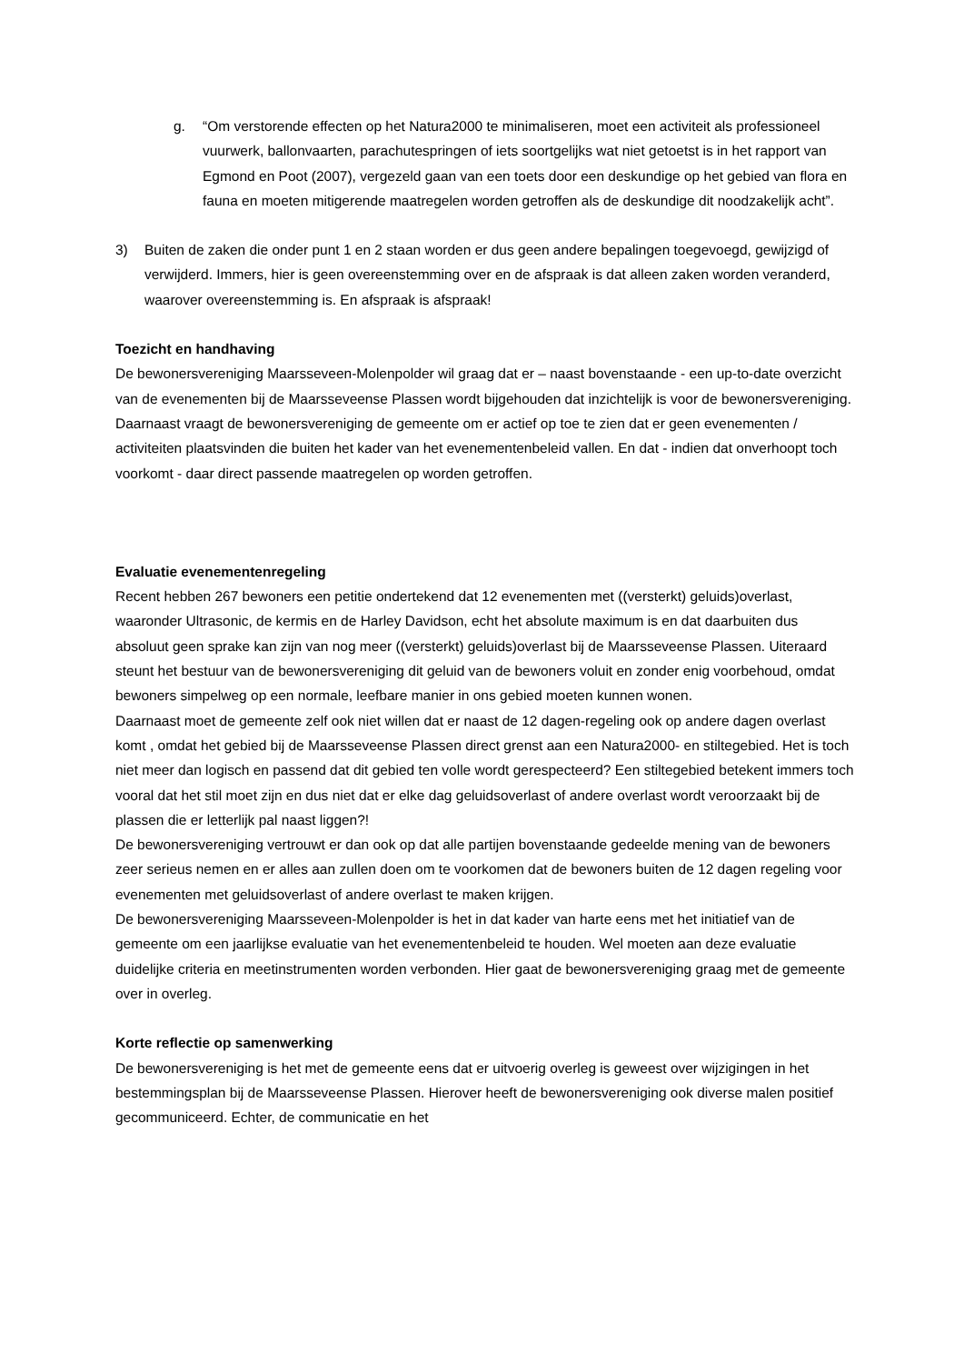g. “Om verstorende effecten op het Natura2000 te minimaliseren, moet een activiteit als professioneel vuurwerk, ballonvaarten, parachutespringen of iets soortgelijks wat niet getoetst is in het rapport van Egmond en Poot (2007), vergezeld gaan van een toets door een deskundige op het gebied van flora en fauna en moeten mitigerende maatregelen worden getroffen als de deskundige dit noodzakelijk acht”.
3) Buiten de zaken die onder punt 1 en 2 staan worden er dus geen andere bepalingen toegevoegd, gewijzigd of verwijderd. Immers, hier is geen overeenstemming over en de afspraak is dat alleen zaken worden veranderd, waarover overeenstemming is. En afspraak is afspraak!
Toezicht en handhaving
De bewonersvereniging Maarsseveen-Molenpolder wil graag dat er – naast bovenstaande - een up-to-date overzicht van de evenementen bij de Maarsseveense Plassen wordt bijgehouden dat inzichtelijk is voor de bewonersvereniging. Daarnaast vraagt de bewonersvereniging de gemeente om er actief op toe te zien dat er geen evenementen / activiteiten plaatsvinden die buiten het kader van het evenementenbeleid vallen. En dat - indien dat onverhoopt toch voorkomt - daar direct passende maatregelen op worden getroffen.
Evaluatie evenementenregeling
Recent hebben 267 bewoners een petitie ondertekend dat 12 evenementen met ((versterkt) geluids)overlast, waaronder Ultrasonic, de kermis en de Harley Davidson, echt het absolute maximum is en dat daarbuiten dus absoluut geen sprake kan zijn van nog meer ((versterkt) geluids)overlast bij de Maarsseveense Plassen. Uiteraard steunt het bestuur van de bewonersvereniging dit geluid van de bewoners voluit en zonder enig voorbehoud, omdat bewoners simpelweg op een normale, leefbare manier in ons gebied moeten kunnen wonen.
Daarnaast moet de gemeente zelf ook niet willen dat er naast de 12 dagen-regeling ook op andere dagen overlast komt , omdat het gebied bij de Maarsseveense Plassen direct grenst aan een Natura2000- en stiltegebied. Het is toch niet meer dan logisch en passend dat dit gebied ten volle wordt gerespecteerd? Een stiltegebied betekent immers toch vooral dat het stil moet zijn en dus niet dat er elke dag geluidsoverlast of andere overlast wordt veroorzaakt bij de plassen die er letterlijk pal naast liggen?!
De bewonersvereniging vertrouwt er dan ook op dat alle partijen bovenstaande gedeelde mening van de bewoners zeer serieus nemen en er alles aan zullen doen om te voorkomen dat de bewoners buiten de 12 dagen regeling voor evenementen met geluidsoverlast of andere overlast te maken krijgen.
De bewonersvereniging Maarsseveen-Molenpolder is het in dat kader van harte eens met het initiatief van de gemeente om een jaarlijkse evaluatie van het evenementenbeleid te houden. Wel moeten aan deze evaluatie duidelijke criteria en meetinstrumenten worden verbonden. Hier gaat de bewonersvereniging graag met de gemeente over in overleg.
Korte reflectie op samenwerking
De bewonersvereniging is het met de gemeente eens dat er uitvoerig overleg is geweest over wijzigingen in het bestemmingsplan bij de Maarsseveense Plassen. Hierover heeft de bewonersvereniging ook diverse malen positief gecommuniceerd. Echter, de communicatie en het